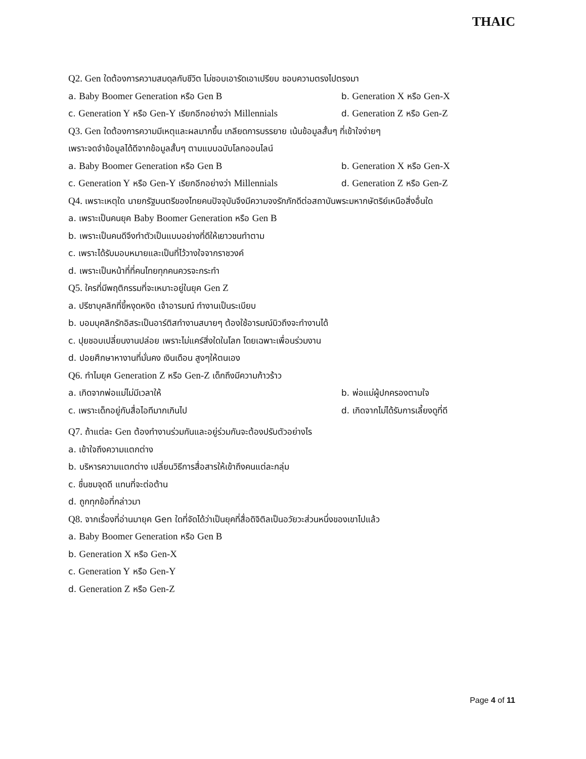THAIC
Q2. Gen ใดต้องการความสมดุลกับชีวิต ไม่ชอบเอารัดเอาเปรียบ ชอบความตรงไปตรงมา
a. Baby Boomer Generation หรือ Gen B b. Generation X หรือ Gen-X
c. Generation Y หรือ Gen-Y เรียกอีกอย่างว่า Millennials d. Generation Z หรือ Gen-Z
Q3. Gen ใดต้องการความมีเหตุและผลมากขึ้น เกลียดการบรรยาย เน้นข้อมูลสั้นๆ ที่เข้าใจง่ายๆ
เพราะจดจำข้อมูลได้ดีจากข้อมูลสั้นๆ ตามแบบฉบับโลกออนไลน์
a. Baby Boomer Generation หรือ Gen B b. Generation X หรือ Gen-X
c. Generation Y หรือ Gen-Y เรียกอีกอย่างว่า Millennials d. Generation Z หรือ Gen-Z
Q4. เพราะเหตุใด นายกรัฐมนตรีของไทยคนปัจจุบันจึงมีความจงรักภักดีต่อสถาบันพระมหากษัตริย์เหนือสิ่งอื่นใด
a. เพราะเป็นคนยุค Baby Boomer Generation หรือ Gen B
b. เพราะเป็นคนดีจึงทำตัวเป็นแบบอย่างที่ดีให้เยาวชนทำตาม
c. เพราะได้รับมอบหมายและเป็นที่ไว้วางใจจากราชวงค์
d. เพราะเป็นหน้าที่ที่คนไทยทุกคนควรจะกระทำ
Q5. ใครที่มีพฤติกรรมที่จะเหมาะอยู่ในยุค Gen Z
a. ปรีชาบุคลิกที่ขี้หงุดหงิด เจ้าอารมณ์ ทำงานเป็นระเบียบ
b. บอมบุคลิกรักอิสระเป็นอาร์ติสทำงานสบายๆ ต้องใช้อารมณ์บิวถึงจะทำงานได้
c. ปุยชอบเปลี่ยนงานปล่อย เพราะไม่แคร์สิ่งใดในโลก โดยเฉพาะเพื่อนร่วมงาน
d. ปอยศึกษาหางานที่มั่นคง เงินเดือน สูงๆให้ตนเอง
Q6. ทำไมยุค Generation Z หรือ Gen-Z เด็กถึงมีความก้าวร้าว
a. เกิดจากพ่อแม่ไม่มีเวลาให้ b. พ่อแม่ผู้ปกครองตามใจ
c. เพราะเด็กอยู่กับสื่อไอทีมากเกินไป d. เกิดจากไม่ได้รับการเลี้ยงดูที่ดี
Q7. ถ้าแต่ละ Gen ต้องทำงานร่วมกันและอยู่ร่วมกันจะต้องปรับตัวอย่างไร
a. เข้าใจถึงความแตกต่าง
b. บริหารความแตกต่าง เปลี่ยนวิธีการสื่อสารให้เข้าถึงคนแต่ละกลุ่ม
c. ชื่นชมจุดดี แทนที่จะต่อต้าน
d. ถูกทุกข้อที่กล่าวมา
Q8. จากเรื่องที่อ่านมายุค Gen ใดที่จัดได้ว่าเป็นยุคที่สื่อดิจิติลเป็นอวัยวะส่วนหนึ่งของเขาไปแล้ว
a. Baby Boomer Generation หรือ Gen B
b. Generation X หรือ Gen-X
c. Generation Y หรือ Gen-Y
d. Generation Z หรือ Gen-Z
Page 4 of 11